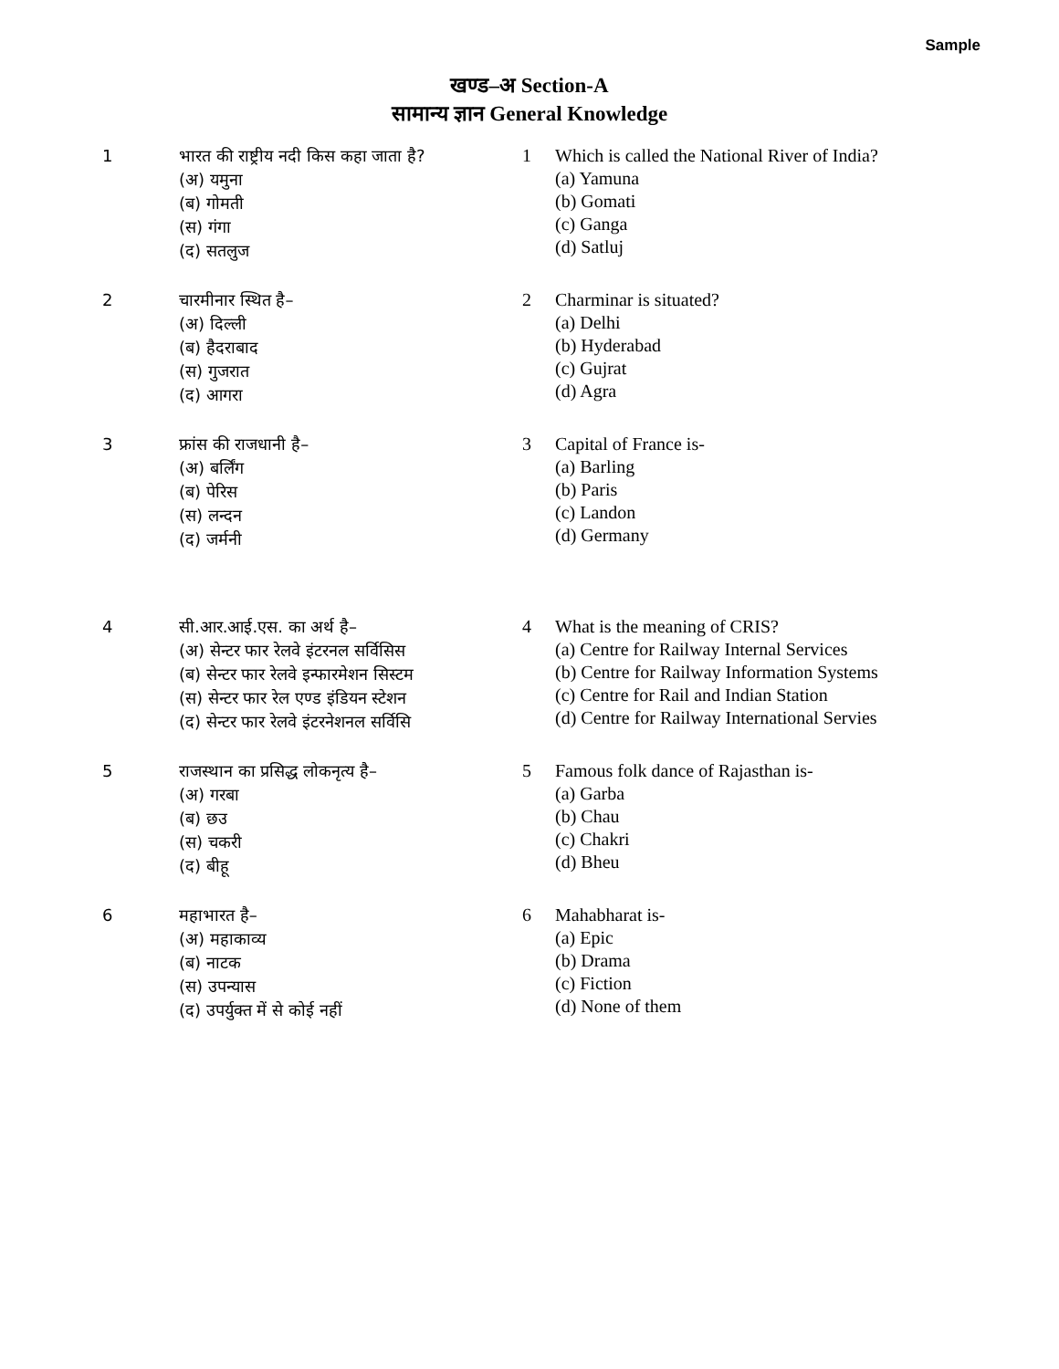Sample
खण्ड–अ Section-A
सामान्य ज्ञान General Knowledge
1 भारत की राष्ट्रीय नदी किस कहा जाता है?
(अ) यमुना
(ब) गोमती
(स) गंगा
(द) सतलुज
1 Which is called the National River of India?
(a) Yamuna
(b) Gomati
(c) Ganga
(d) Satluj
2 चारमीनार स्थित है–
(अ) दिल्ली
(ब) हैदराबाद
(स) गुजरात
(द) आगरा
2 Charminar is situated?
(a) Delhi
(b) Hyderabad
(c) Gujrat
(d) Agra
3 फ्रांस की राजधानी है–
(अ) बर्लिंग
(ब) पेरिस
(स) लन्दन
(द) जर्मनी
3 Capital of France is-
(a) Barling
(b) Paris
(c) Landon
(d) Germany
4 सी.आर.आई.एस. का अर्थ है–
(अ) सेन्टर फार रेलवे इंटरनल सर्विसिस
(ब) सेन्टर फार रेलवे इन्फारमेशन सिस्टम
(स) सेन्टर फार रेल एण्ड इंडियन स्टेशन
(द) सेन्टर फार रेलवे इंटरनेशनल सर्विसि
4 What is the meaning of CRIS?
(a) Centre for Railway Internal Services
(b) Centre for Railway Information Systems
(c) Centre for Rail and Indian Station
(d) Centre for Railway International Servies
5 राजस्थान का प्रसिद्ध लोकनृत्य है–
(अ) गरबा
(ब) छउ
(स) चकरी
(द) बीहू
5 Famous folk dance of Rajasthan is-
(a) Garba
(b) Chau
(c) Chakri
(d) Bheu
6 महाभारत है–
(अ) महाकाव्य
(ब) नाटक
(स) उपन्यास
(द) उपर्युक्त में से कोई नहीं
6 Mahabharat is-
(a) Epic
(b) Drama
(c) Fiction
(d) None of them